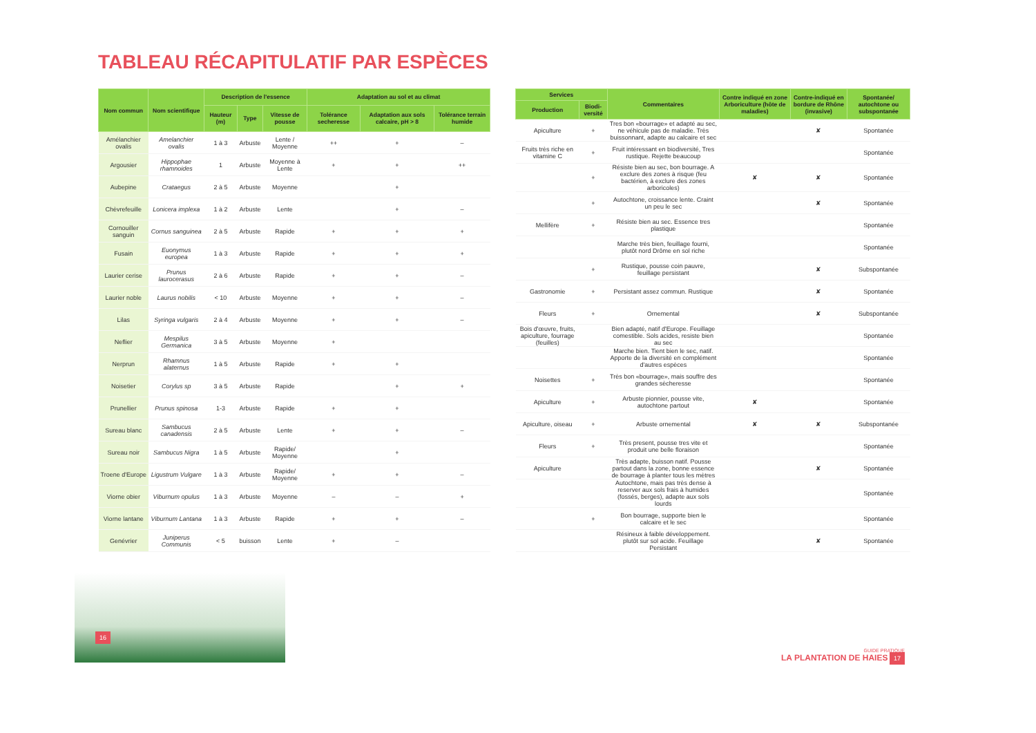TABLEAU RÉCAPITULATIF PAR ESPÈCES
| Nom commun | Nom scientifique | Description de l'essence | | | Adaptation au sol et au climat | | |
| --- | --- | --- | --- | --- | --- | --- | --- |
| | | Hauteur (m) | Type | Vitesse de pousse | Tolérance secheresse | Adaptation aux sols calcaire, pH > 8 | Tolérance terrain humide |
| Amélanchier ovalis | Amelanchier ovalis | 1 à 3 | Arbuste | Lente / Moyenne | ++ | + | – |
| Argousier | Hippophae rhamnoides | 1 | Arbuste | Moyenne à Lente | + | + | ++ |
| Aubepine | Crataegus | 2 à 5 | Arbuste | Moyenne | | + | |
| Chèvrefeuille | Lonicera implexa | 1 à 2 | Arbuste | Lente | | + | – |
| Cornouiller sanguin | Cornus sanguinea | 2 à 5 | Arbuste | Rapide | + | + | + |
| Fusain | Euonymus europea | 1 à 3 | Arbuste | Rapide | + | + | + |
| Laurier cerise | Prunus laurocerasus | 2 à 6 | Arbuste | Rapide | + | + | – |
| Laurier noble | Laurus nobilis | < 10 | Arbuste | Moyenne | + | + | – |
| Lilas | Syringa vulgaris | 2 à 4 | Arbuste | Moyenne | + | + | – |
| Neflier | Mespilus Germanica | 3 à 5 | Arbuste | Moyenne | + | | |
| Nerprun | Rhamnus alaternus | 1 à 5 | Arbuste | Rapide | + | + | |
| Noisetier | Corylus sp | 3 à 5 | Arbuste | Rapide | | + | + |
| Prunellier | Prunus spinosa | 1-3 | Arbuste | Rapide | + | + | |
| Sureau blanc | Sambucus canadensis | 2 à 5 | Arbuste | Lente | + | + | – |
| Sureau noir | Sambucus Nigra | 1 à 5 | Arbuste | Rapide/ Moyenne | | + | |
| Troene d'Europe | Ligustrum Vulgare | 1 à 3 | Arbuste | Rapide/ Moyenne | + | + | – |
| Viorne obier | Viburnum opulus | 1 à 3 | Arbuste | Moyenne | – | – | + |
| Viorne lantane | Viburnum Lantana | 1 à 3 | Arbuste | Rapide | + | + | – |
| Genévrier | Juniperus Communis | < 5 | buisson | Lente | + | – | |
| Services | | Commentaires | Contre indiqué en zone Arboriculture (hôte de maladies) | Contre-indiqué en bordure de Rhône (invasive) | Spontanée/ autochtone ou subspontanée |
| --- | --- | --- | --- | --- | --- |
| Production | Biodi-versité | | | | |
| Apiculture | + | Tres bon «bourrage» et adapté au sec, ne véhicule pas de maladie. Très buissonnant, adapte au calcaire et sec | | ✘ | Spontanée |
| Fruits très riche en vitamine C | + | Fruit intéressant en biodiversité, Tres rustique. Rejette beaucoup | | | Spontanée |
| | + | Résiste bien au sec, bon bourrage. A exclure des zones à risque (feu bactérien, à exclure des zones arboricoles) | ✘ | ✘ | Spontanée |
| | + | Autochtone, croissance lente. Craint un peu le sec | | ✘ | Spontanée |
| Mellifère | + | Résiste bien au sec. Essence tres plastique | | | Spontanée |
| | | Marche très bien, feuillage fourni, plutôt nord Drôme en sol riche | | | Spontanée |
| | + | Rustique, pousse coin pauvre, feuillage persistant | | ✘ | Subspontanée |
| Gastronomie | + | Persistant assez commun. Rustique | | ✘ | Spontanée |
| Fleurs | + | Ornemental | | ✘ | Subspontanée |
| Bois d'œuvre, fruits, apiculture, fourrage (feuilles) | | Bien adapté, natif d'Europe. Feuillage comestible. Sols acides, resiste bien au sec | | | Spontanée |
| | | Marche bien. Tient bien le sec, natif. Apporte de la diversité en complément d'autres espèces | | | Spontanée |
| Noisettes | + | Très bon «bourrage», mais souffre des grandes sècheresse | | | Spontanée |
| Apiculture | + | Arbuste pionnier, pousse vite, autochtone partout | ✘ | | Spontanée |
| Apiculture, oiseau | + | Arbuste ornemental | ✘ | ✘ | Subspontanée |
| Fleurs | + | Très present, pousse tres vite et produit une belle floraison | | | Spontanée |
| Apiculture | | Très adapte, buisson natif. Pousse partout dans la zone, bonne essence de bourrage à planter tous les mètres | | ✘ | Spontanée |
| | | Autochtone, mais pas très dense à reserver aux sols frais à humides (fossés, berges), adapte aux sols lourds | | | Spontanée |
| | + | Bon bourrage, supporte bien le calcaire et le sec | | | Spontanée |
| | | Résineux à faible développement. plutôt sur sol acide. Feuillage Persistant | | ✘ | Spontanée |
16
GUIDE PRATIQUE
LA PLANTATION DE HAIES 17